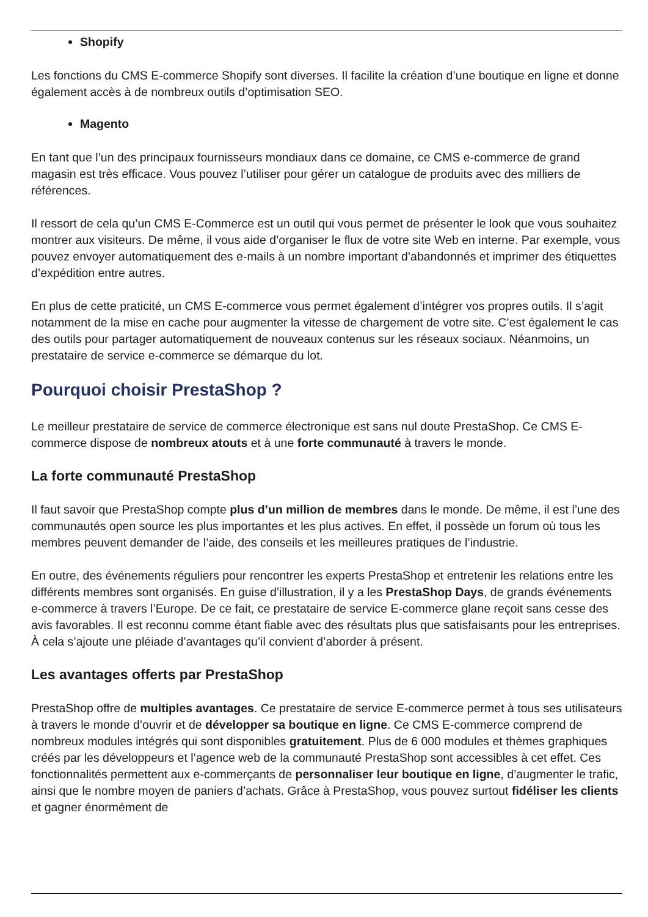Shopify
Les fonctions du CMS E-commerce Shopify sont diverses. Il facilite la création d’une boutique en ligne et donne également accès à de nombreux outils d’optimisation SEO.
Magento
En tant que l’un des principaux fournisseurs mondiaux dans ce domaine, ce CMS e-commerce de grand magasin est très efficace. Vous pouvez l’utiliser pour gérer un catalogue de produits avec des milliers de références.
Il ressort de cela qu’un CMS E-Commerce est un outil qui vous permet de présenter le look que vous souhaitez montrer aux visiteurs. De même, il vous aide d’organiser le flux de votre site Web en interne. Par exemple, vous pouvez envoyer automatiquement des e-mails à un nombre important d’abandonnés et imprimer des étiquettes d’expédition entre autres.
En plus de cette praticité, un CMS E-commerce vous permet également d’intégrer vos propres outils. Il s’agit notamment de la mise en cache pour augmenter la vitesse de chargement de votre site. C’est également le cas des outils pour partager automatiquement de nouveaux contenus sur les réseaux sociaux. Néanmoins, un prestataire de service e-commerce se démarque du lot.
Pourquoi choisir PrestaShop ?
Le meilleur prestataire de service de commerce électronique est sans nul doute PrestaShop. Ce CMS E-commerce dispose de nombreux atouts et à une forte communauté à travers le monde.
La forte communauté PrestaShop
Il faut savoir que PrestaShop compte plus d’un million de membres dans le monde. De même, il est l’une des communautés open source les plus importantes et les plus actives. En effet, il possède un forum où tous les membres peuvent demander de l’aide, des conseils et les meilleures pratiques de l’industrie.
En outre, des événements réguliers pour rencontrer les experts PrestaShop et entretenir les relations entre les différents membres sont organisés. En guise d’illustration, il y a les PrestaShop Days, de grands événements e-commerce à travers l’Europe. De ce fait, ce prestataire de service E-commerce glane reçoit sans cesse des avis favorables. Il est reconnu comme étant fiable avec des résultats plus que satisfaisants pour les entreprises. À cela s’ajoute une pléiade d’avantages qu’il convient d’aborder à présent.
Les avantages offerts par PrestaShop
PrestaShop offre de multiples avantages. Ce prestataire de service E-commerce permet à tous ses utilisateurs à travers le monde d’ouvrir et de développer sa boutique en ligne. Ce CMS E-commerce comprend de nombreux modules intégrés qui sont disponibles gratuitement. Plus de 6 000 modules et thèmes graphiques créés par les développeurs et l’agence web de la communauté PrestaShop sont accessibles à cet effet. Ces fonctionnalités permettent aux e-commerçants de personnaliser leur boutique en ligne, d’augmenter le trafic, ainsi que le nombre moyen de paniers d’achats. Grâce à PrestaShop, vous pouvez surtout fidéliser les clients et gagner énormément de